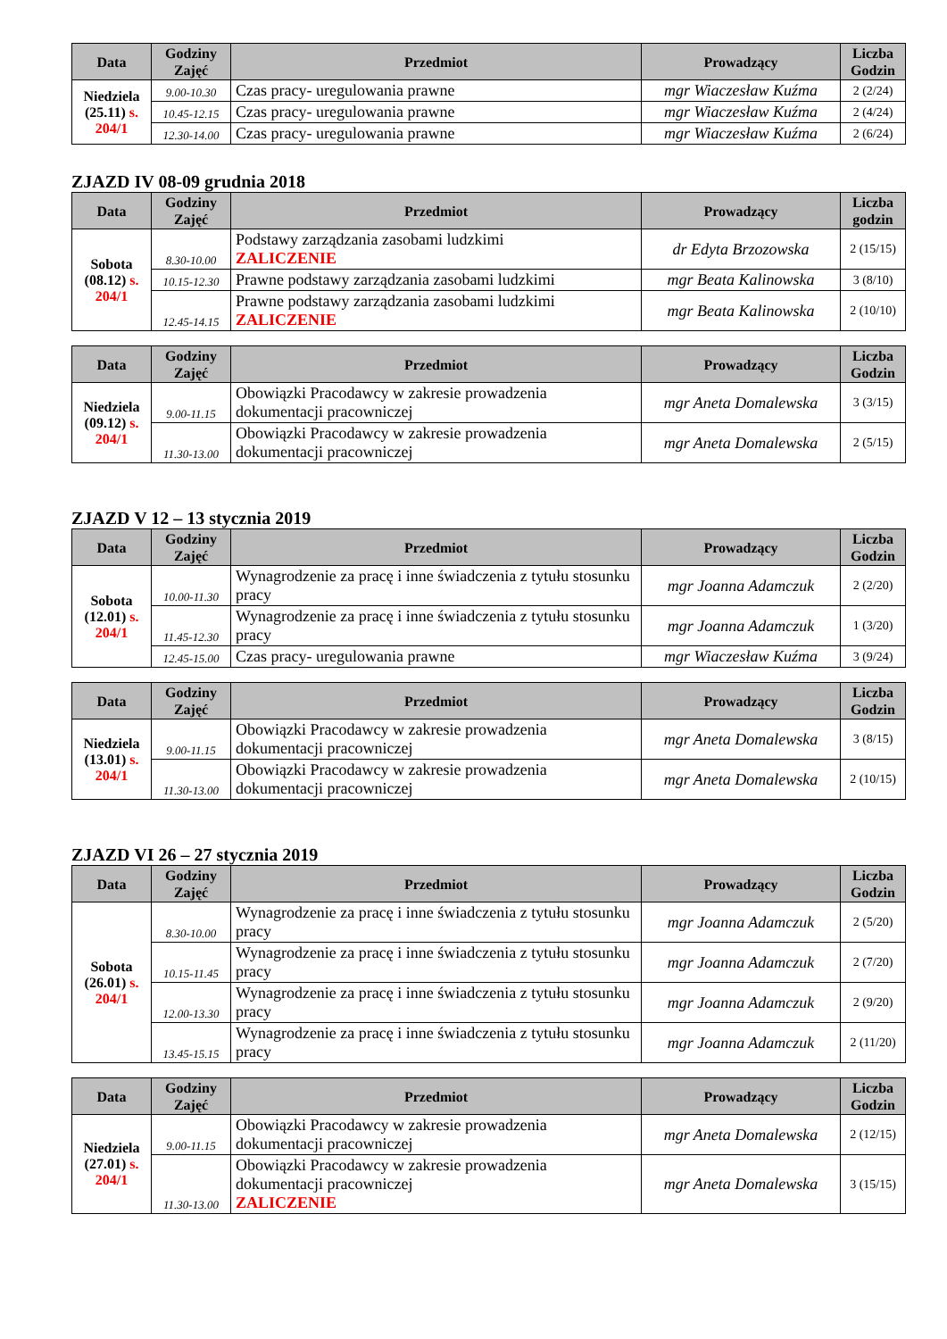| Data | Godziny Zajęć | Przedmiot | Prowadzący | Liczba Godzin |
| --- | --- | --- | --- | --- |
| Niedziela (25.11) s. 204/1 | 9.00-10.30 | Czas pracy- uregulowania prawne | mgr Wiaczesław Kuźma | 2 (2/24) |
| | 10.45-12.15 | Czas pracy- uregulowania prawne | mgr Wiaczesław Kuźma | 2 (4/24) |
| | 12.30-14.00 | Czas pracy- uregulowania prawne | mgr Wiaczesław Kuźma | 2 (6/24) |
ZJAZD IV 08-09 grudnia 2018
| Data | Godziny Zajęć | Przedmiot | Prowadzący | Liczba godzin |
| --- | --- | --- | --- | --- |
| Sobota (08.12) s. 204/1 | 8.30-10.00 | Podstawy zarządzania zasobami ludzkimi ZALICZENIE | dr Edyta Brzozowska | 2 (15/15) |
| | 10.15-12.30 | Prawne podstawy zarządzania zasobami ludzkimi | mgr Beata Kalinowska | 3 (8/10) |
| | 12.45-14.15 | Prawne podstawy zarządzania zasobami ludzkimi ZALICZENIE | mgr Beata Kalinowska | 2 (10/10) |
| Data | Godziny Zajęć | Przedmiot | Prowadzący | Liczba Godzin |
| --- | --- | --- | --- | --- |
| Niedziela (09.12) s. 204/1 | 9.00-11.15 | Obowiązki Pracodawcy w zakresie prowadzenia dokumentacji pracowniczej | mgr Aneta Domalewska | 3 (3/15) |
| | 11.30-13.00 | Obowiązki Pracodawcy w zakresie prowadzenia dokumentacji pracowniczej | mgr Aneta Domalewska | 2 (5/15) |
ZJAZD V 12 – 13 stycznia 2019
| Data | Godziny Zajęć | Przedmiot | Prowadzący | Liczba Godzin |
| --- | --- | --- | --- | --- |
| Sobota (12.01) s. 204/1 | 10.00-11.30 | Wynagrodzenie za pracę i inne świadczenia z tytułu stosunku pracy | mgr Joanna Adamczuk | 2 (2/20) |
| | 11.45-12.30 | Wynagrodzenie za pracę i inne świadczenia z tytułu stosunku pracy | mgr Joanna Adamczuk | 1 (3/20) |
| | 12.45-15.00 | Czas pracy- uregulowania prawne | mgr Wiaczesław Kuźma | 3 (9/24) |
| Data | Godziny Zajęć | Przedmiot | Prowadzący | Liczba Godzin |
| --- | --- | --- | --- | --- |
| Niedziela (13.01) s. 204/1 | 9.00-11.15 | Obowiązki Pracodawcy w zakresie prowadzenia dokumentacji pracowniczej | mgr Aneta Domalewska | 3 (8/15) |
| | 11.30-13.00 | Obowiązki Pracodawcy w zakresie prowadzenia dokumentacji pracowniczej | mgr Aneta Domalewska | 2 (10/15) |
ZJAZD VI 26 – 27 stycznia 2019
| Data | Godziny Zajęć | Przedmiot | Prowadzący | Liczba Godzin |
| --- | --- | --- | --- | --- |
| Sobota (26.01) s. 204/1 | 8.30-10.00 | Wynagrodzenie za pracę i inne świadczenia z tytułu stosunku pracy | mgr Joanna Adamczuk | 2 (5/20) |
| | 10.15-11.45 | Wynagrodzenie za pracę i inne świadczenia z tytułu stosunku pracy | mgr Joanna Adamczuk | 2 (7/20) |
| | 12.00-13.30 | Wynagrodzenie za pracę i inne świadczenia z tytułu stosunku pracy | mgr Joanna Adamczuk | 2 (9/20) |
| | 13.45-15.15 | Wynagrodzenie za pracę i inne świadczenia z tytułu stosunku pracy | mgr Joanna Adamczuk | 2 (11/20) |
| Data | Godziny Zajęć | Przedmiot | Prowadzący | Liczba Godzin |
| --- | --- | --- | --- | --- |
| Niedziela (27.01) s. 204/1 | 9.00-11.15 | Obowiązki Pracodawcy w zakresie prowadzenia dokumentacji pracowniczej | mgr Aneta Domalewska | 2 (12/15) |
| | 11.30-13.00 | Obowiązki Pracodawcy w zakresie prowadzenia dokumentacji pracowniczej ZALICZENIE | mgr Aneta Domalewska | 3 (15/15) |